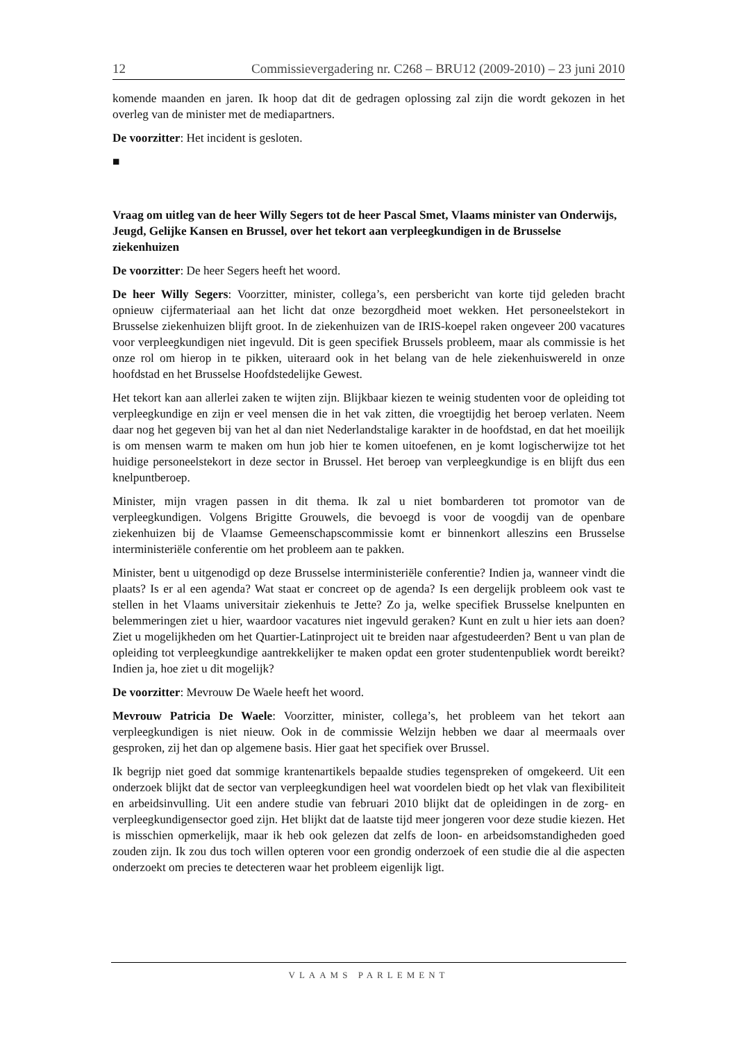12 Commissievergadering nr. C268 – BRU12 (2009-2010) – 23 juni 2010
komende maanden en jaren. Ik hoop dat dit de gedragen oplossing zal zijn die wordt gekozen in het overleg van de minister met de mediapartners.
De voorzitter: Het incident is gesloten.
■
Vraag om uitleg van de heer Willy Segers tot de heer Pascal Smet, Vlaams minister van Onderwijs, Jeugd, Gelijke Kansen en Brussel, over het tekort aan verpleegkundigen in de Brusselse ziekenhuizen
De voorzitter: De heer Segers heeft het woord.
De heer Willy Segers: Voorzitter, minister, collega’s, een persbericht van korte tijd geleden bracht opnieuw cijfermateriaal aan het licht dat onze bezorgdheid moet wekken. Het personeelstekort in Brusselse ziekenhuizen blijft groot. In de ziekenhuizen van de IRIS-koepel raken ongeveer 200 vacatures voor verpleegkundigen niet ingevuld. Dit is geen specifiek Brussels probleem, maar als commissie is het onze rol om hierop in te pikken, uiteraard ook in het belang van de hele ziekenhuiswereld in onze hoofdstad en het Brusselse Hoofdstedelijke Gewest.
Het tekort kan aan allerlei zaken te wijten zijn. Blijkbaar kiezen te weinig studenten voor de opleiding tot verpleegkundige en zijn er veel mensen die in het vak zitten, die vroegtijdig het beroep verlaten. Neem daar nog het gegeven bij van het al dan niet Nederlandstalige karakter in de hoofdstad, en dat het moeilijk is om mensen warm te maken om hun job hier te komen uitoefenen, en je komt logischerwijze tot het huidige personeelstekort in deze sector in Brussel. Het beroep van verpleegkundige is en blijft dus een knelpuntberoep.
Minister, mijn vragen passen in dit thema. Ik zal u niet bombarderen tot promotor van de verpleegkundigen. Volgens Brigitte Grouwels, die bevoegd is voor de voogdij van de openbare ziekenhuizen bij de Vlaamse Gemeenschapscommissie komt er binnenkort alleszins een Brusselse interministeriële conferentie om het probleem aan te pakken.
Minister, bent u uitgenodigd op deze Brusselse interministeriële conferentie? Indien ja, wanneer vindt die plaats? Is er al een agenda? Wat staat er concreet op de agenda? Is een dergelijk probleem ook vast te stellen in het Vlaams universitair ziekenhuis te Jette? Zo ja, welke specifiek Brusselse knelpunten en belemmeringen ziet u hier, waardoor vacatures niet ingevuld geraken? Kunt en zult u hier iets aan doen? Ziet u mogelijkheden om het Quartier-Latinproject uit te breiden naar afgestudeerden? Bent u van plan de opleiding tot verpleegkundige aantrekkelijker te maken opdat een groter studentenpubliek wordt bereikt? Indien ja, hoe ziet u dit mogelijk?
De voorzitter: Mevrouw De Waele heeft het woord.
Mevrouw Patricia De Waele: Voorzitter, minister, collega’s, het probleem van het tekort aan verpleegkundigen is niet nieuw. Ook in de commissie Welzijn hebben we daar al meermaals over gesproken, zij het dan op algemene basis. Hier gaat het specifiek over Brussel.
Ik begrijp niet goed dat sommige krantenartikels bepaalde studies tegenspreken of omgekeerd. Uit een onderzoek blijkt dat de sector van verpleegkundigen heel wat voordelen biedt op het vlak van flexibiliteit en arbeidsinvulling. Uit een andere studie van februari 2010 blijkt dat de opleidingen in de zorg- en verpleegkundigensector goed zijn. Het blijkt dat de laatste tijd meer jongeren voor deze studie kiezen. Het is misschien opmerkelijk, maar ik heb ook gelezen dat zelfs de loon- en arbeidsomstandigheden goed zouden zijn. Ik zou dus toch willen opteren voor een grondig onderzoek of een studie die al die aspecten onderzoekt om precies te detecteren waar het probleem eigenlijk ligt.
VLAAMS PARLEMENT